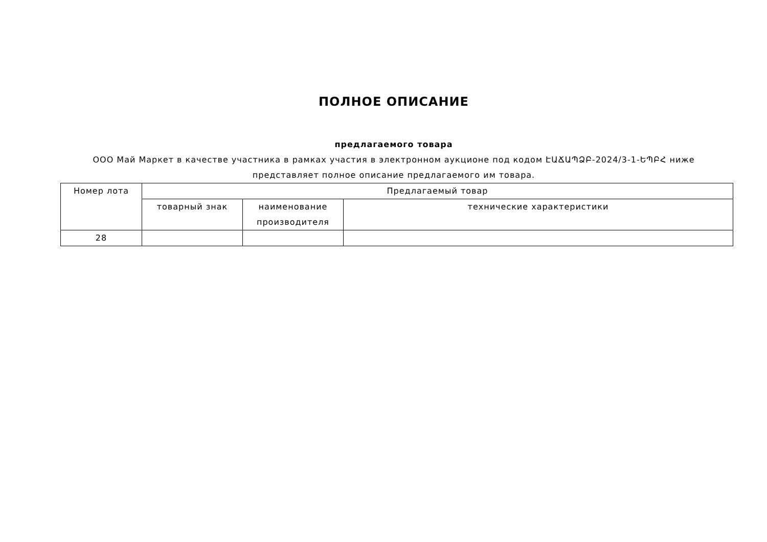ПОЛНОЕ ОПИСАНИЕ
предлагаемого товара
ООО Май Маркет в качестве участника в рамках участия в электронном аукционе под кодом ԷԱՃԱՊՁԲ-2024/3-1-ԵՊԲՀ ниже представляет полное описание предлагаемого им товара.
| Номер лота | Предлагаемый товар | | |
| --- | --- | --- | --- |
| | товарный знак | наименование производителя | технические характеристики |
| 28 | | | |